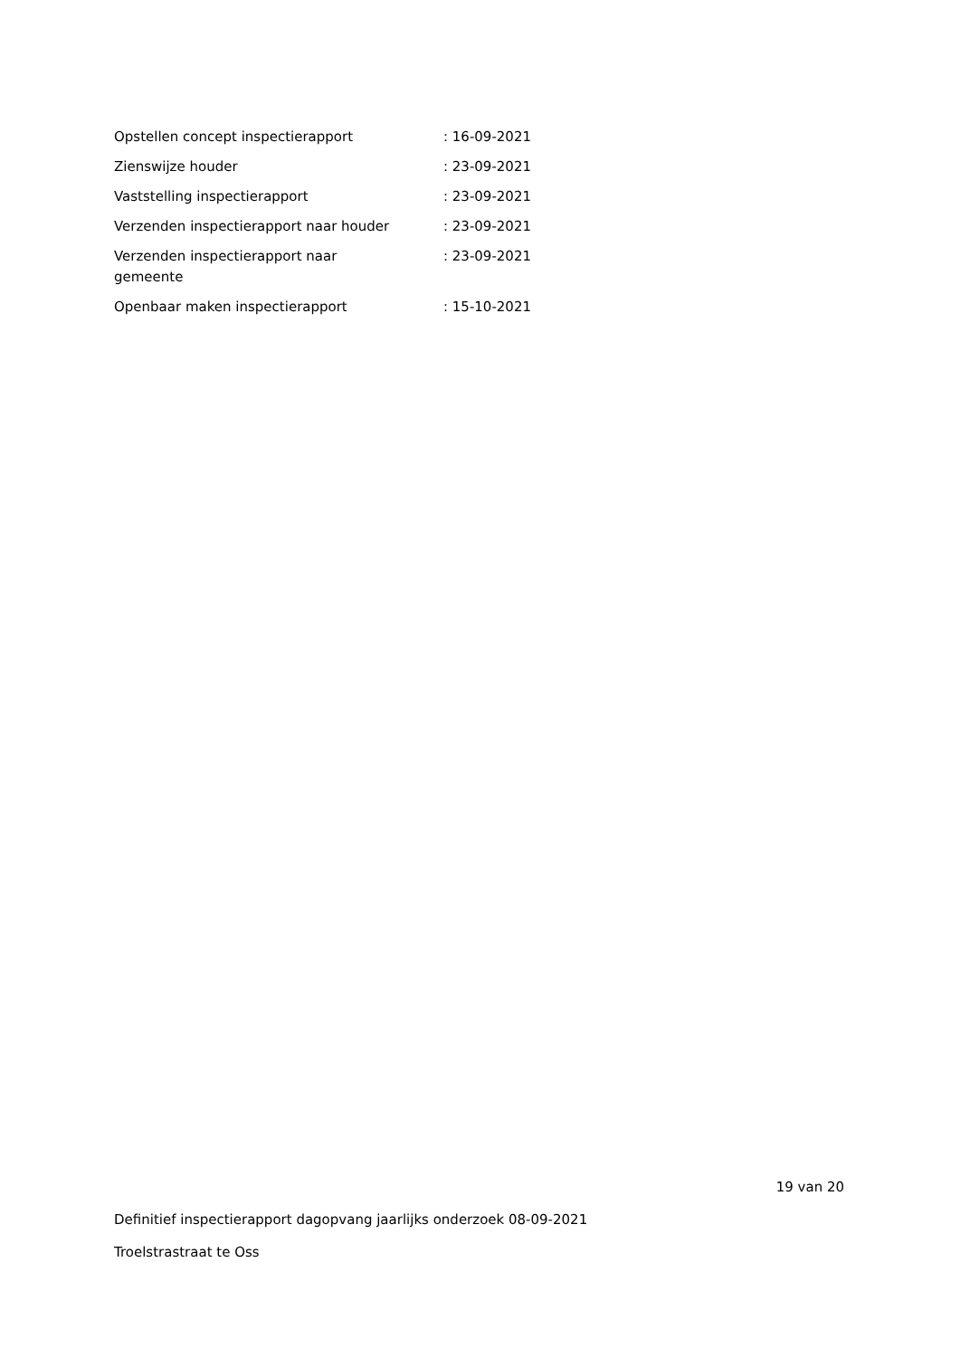| Opstellen concept inspectierapport | : 16-09-2021 |
| Zienswijze houder | : 23-09-2021 |
| Vaststelling inspectierapport | : 23-09-2021 |
| Verzenden inspectierapport naar houder | : 23-09-2021 |
| Verzenden inspectierapport naar gemeente | : 23-09-2021 |
| Openbaar maken inspectierapport | : 15-10-2021 |
19 van 20
Definitief inspectierapport dagopvang jaarlijks onderzoek 08-09-2021
Troelstrastraat te Oss